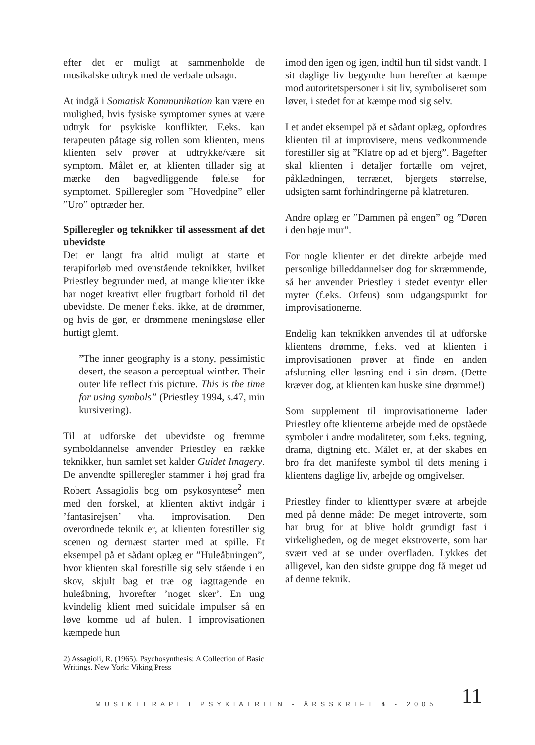efter det er muligt at sammenholde de musikalske udtryk med de verbale udsagn.
At indgå i Somatisk Kommunikation kan være en mulighed, hvis fysiske symptomer synes at være udtryk for psykiske konflikter. F.eks. kan terapeuten påtage sig rollen som klienten, mens klienten selv prøver at udtrykke/være sit symptom. Målet er, at klienten tillader sig at mærke den bagvedliggende følelse for symptomet. Spilleregler som ”Hovedpine” eller ”Uro” optræder her.
Spilleregler og teknikker til assessment af det ubevidste
Det er langt fra altid muligt at starte et terapiforløb med ovenstående teknikker, hvilket Priestley begrunder med, at mange klienter ikke har noget kreativt eller frugtbart forhold til det ubevidste. De mener f.eks. ikke, at de drømmer, og hvis de gør, er drømmene meningsløse eller hurtigt glemt.
”The inner geography is a stony, pessimistic desert, the season a perceptual winther. Their outer life reflect this picture. This is the time for using symbols” (Priestley 1994, s.47, min kursivering).
Til at udforske det ubevidste og fremme symboldannelse anvender Priestley en række teknikker, hun samlet set kalder Guidet Imagery. De anvendte spilleregler stammer i høj grad fra Robert Assagiolis bog om psykosyntese<sup>2</sup> men med den forskel, at klienten aktivt indgår i ’fantasirejsen’ vha. improvisation. Den overordnede teknik er, at klienten forestiller sig scenen og dernæst starter med at spille. Et eksempel på et sådant oplæg er ”Huleåbningen”, hvor klienten skal forestille sig selv stående i en skov, skjult bag et træ og iagttagende en huleåbning, hvorefter ’noget sker’. En ung kvindelig klient med suicidale impulser så en løve komme ud af hulen. I improvisationen kæmpede hun
2) Assagioli, R. (1965). Psychosynthesis: A Collection of Basic Writings. New York: Viking Press
imod den igen og igen, indtil hun til sidst vandt. I sit daglige liv begyndte hun herefter at kæmpe mod autoritetspersoner i sit liv, symboliseret som løver, i stedet for at kæmpe mod sig selv.
I et andet eksempel på et sådant oplæg, opfordres klienten til at improvisere, mens vedkommende forestiller sig at ”Klatre op ad et bjerg”. Bagefter skal klienten i detaljer fortælle om vejret, påklædningen, terrænet, bjergets størrelse, udsigten samt forhindringerne på klatreturen.
Andre oplæg er ”Dammen på engen” og ”Døren i den høje mur”.
For nogle klienter er det direkte arbejde med personlige billeddannelser dog for skræmmende, så her anvender Priestley i stedet eventyr eller myter (f.eks. Orfeus) som udgangspunkt for improvisationerne.
Endelig kan teknikken anvendes til at udforske klientens drømme, f.eks. ved at klienten i improvisationen prøver at finde en anden afslutning eller løsning end i sin drøm. (Dette kræver dog, at klienten kan huske sine drømme!)
Som supplement til improvisationerne lader Priestley ofte klienterne arbejde med de opståede symboler i andre modaliteter, som f.eks. tegning, drama, digtning etc. Målet er, at der skabes en bro fra det manifeste symbol til dets mening i klientens daglige liv, arbejde og omgivelser.
Priestley finder to klienttyper svære at arbejde med på denne måde: De meget introverte, som har brug for at blive holdt grundigt fast i virkeligheden, og de meget ekstroverte, som har svært ved at se under overfladen. Lykkes det alligevel, kan den sidste gruppe dog få meget ud af denne teknik.
MUSIKTERAPI I PSYKIATRIEN - ÅRSSKRIFT 4 - 2005
11